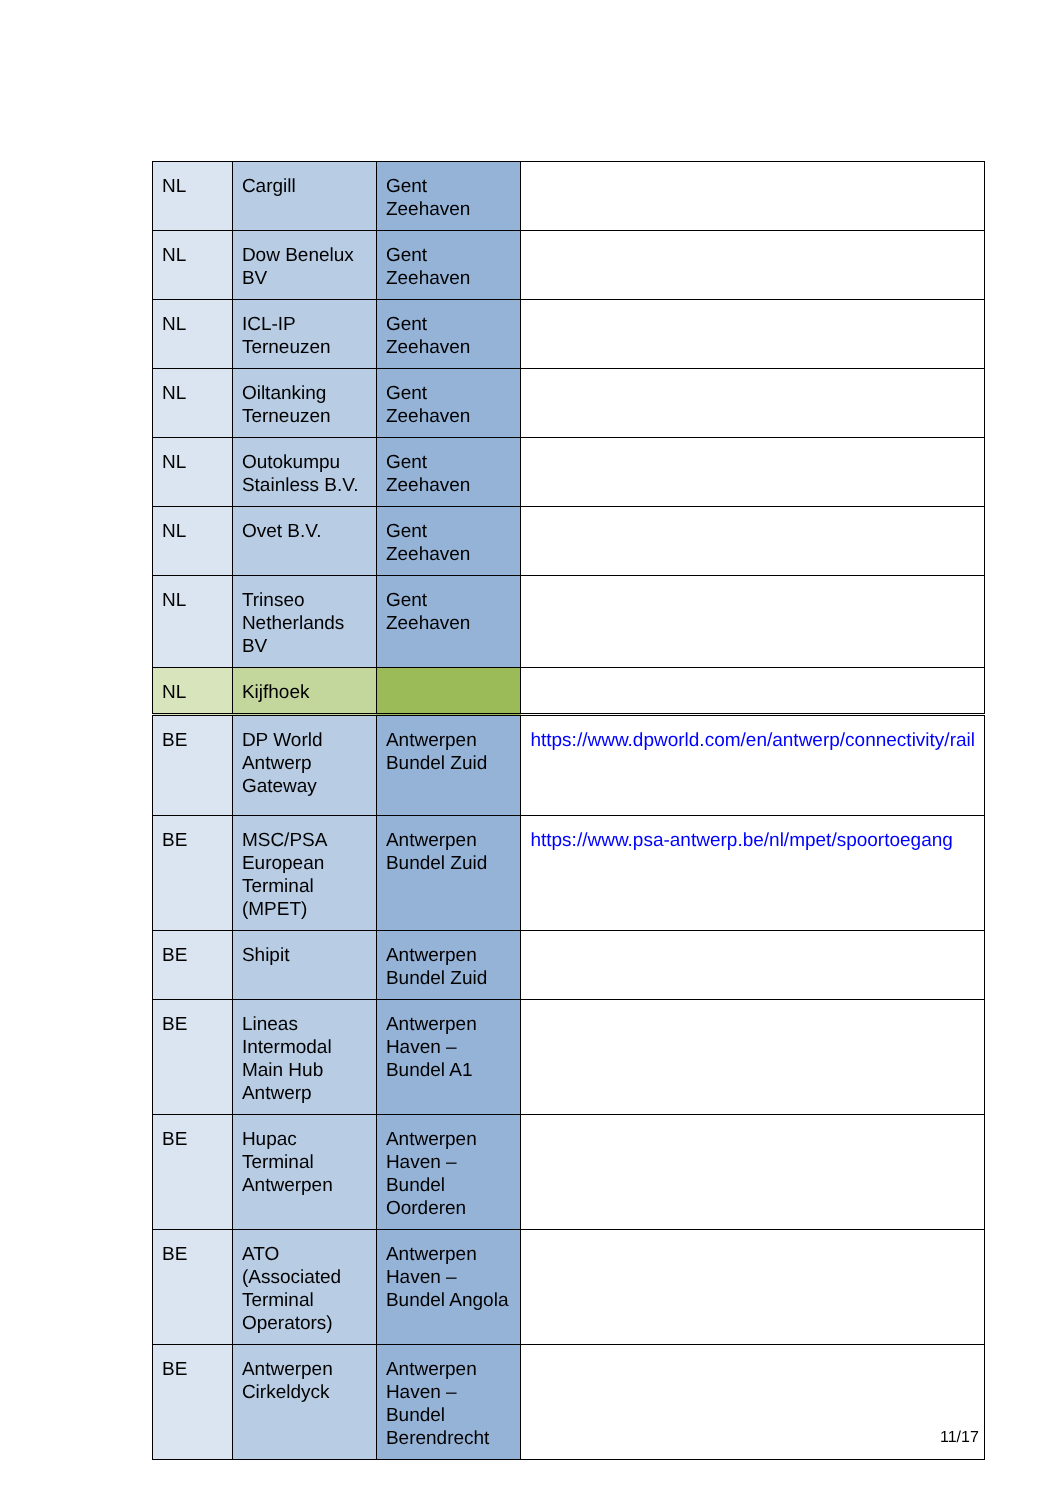| NL | Cargill | Gent Zeehaven | |
| NL | Dow Benelux BV | Gent Zeehaven | |
| NL | ICL-IP Terneuzen | Gent Zeehaven | |
| NL | Oiltanking Terneuzen | Gent Zeehaven | |
| NL | Outokumpu Stainless B.V. | Gent Zeehaven | |
| NL | Ovet B.V. | Gent Zeehaven | |
| NL | Trinseo Netherlands BV | Gent Zeehaven | |
| NL | Kijfhoek | | |
| BE | DP World Antwerp Gateway | Antwerpen Bundel Zuid | https://www.dpworld.com/en/antwerp/connectivity/rail |
| BE | MSC/PSA European Terminal (MPET) | Antwerpen Bundel Zuid | https://www.psa-antwerp.be/nl/mpet/spoortoegang |
| BE | Shipit | Antwerpen Bundel Zuid | |
| BE | Lineas Intermodal Main Hub Antwerp | Antwerpen Haven – Bundel A1 | |
| BE | Hupac Terminal Antwerpen | Antwerpen Haven – Bundel Oorderen | |
| BE | ATO (Associated Terminal Operators) | Antwerpen Haven – Bundel Angola | |
| BE | Antwerpen Cirkeldyck | Antwerpen Haven – Bundel Berendrecht | |
11/17